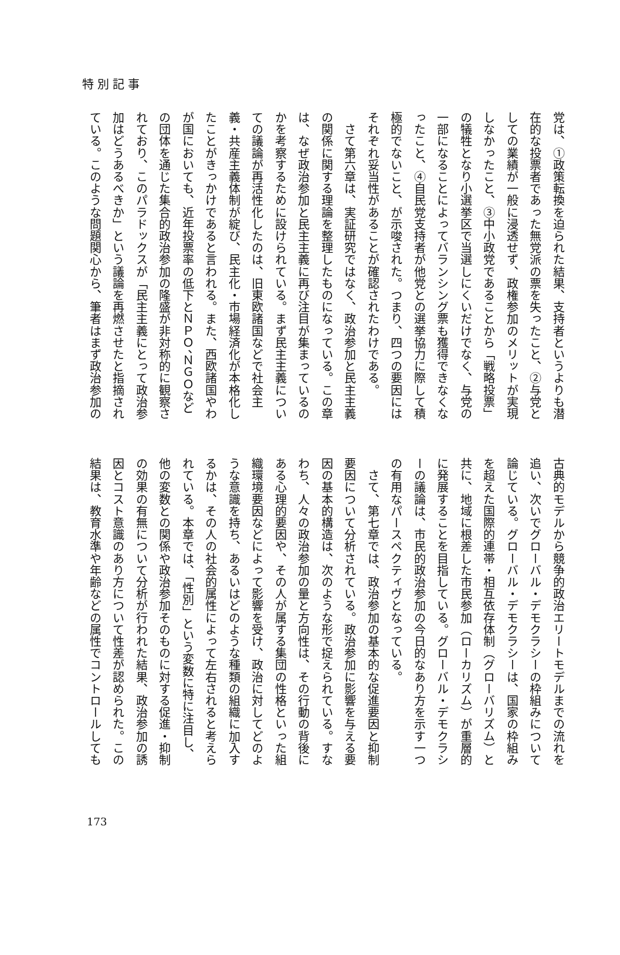特別記事
党は、①政策転換を迫られた結果、支持者というよりも潜
在的な投票者であった無党派の票を失ったこと、②与党と
しての業績が一般に浸透せず、政権参加のメリットが実現
しなかったこと、③中小政党であることから「戦略投票」
の犠牲となり小選挙区で当選しにくいだけでなく、与党の
一部になることによってバランシング票も獲得できなくな
ったこと、④自民党支持者が他党との選挙協力に際して積
極的でないこと、が示唆された。つまり、四つの要因には
それぞれ妥当性があることが確認されたわけである。
　さて第六章は、実証研究ではなく、政治参加と民主主義
の関係に関する理論を整理したものになっている。この章
は、なぜ政治参加と民主主義に再び注目が集まっているの
かを考察するために設けられている。まず民主主義につい
ての議論が再活性化したのは、旧東欧諸国などで社会主
義・共産主義体制が綻び、民主化・市場経済化が本格化し
たことがきっかけであると言われる。また、西欧諸国やわ
が国においても、近年投票率の低下とＮＰＯ、ＮＧＯなど
の団体を通じた集合的政治参加の隆盛が非対称的に観察さ
れており、このパラドックスが「民主主義にとって政治参
加はどうあるべきか」という議論を再燃させたと指摘され
ている。このような問題関心から、筆者はまず政治参加の
古典的モデルから競争的政治エリートモデルまでの流れを
追い、次いでグローバル・デモクラシーの枠組みについて
論じている。グローバル・デモクラシーは、国家の枠組み
を超えた国際的連帯・相互依存体制（グローバリズム）と
共に、地域に根差した市民参加（ローカリズム）が重層的
に発展することを目指している。グローバル・デモクラシ
ーの議論は、市民的政治参加の今日的なあり方を示す一つ
の有用なパースペクティヴとなっている。
　さて、第七章では、政治参加の基本的な促進要因と抑制
要因について分析されている。政治参加に影響を与える要
因の基本的構造は、次のような形で捉えられている。すな
わち、人々の政治参加の量と方向性は、その行動の背後に
ある心理的要因や、その人が属する集団の性格といった組
織環境要因などによって影響を受け、政治に対してどのよ
うな意識を持ち、あるいはどのような種類の組織に加入す
るかは、その人の社会的属性によって左右されると考えら
れている。本章では、「性別」という変数に特に注目し、
他の変数との関係や政治参加そのものに対する促進・抑制
の効果の有無について分析が行われた結果、政治参加の誘
因とコスト意識のあり方について性差が認められた。この
結果は、教育水準や年齢などの属性でコントロールしても
173